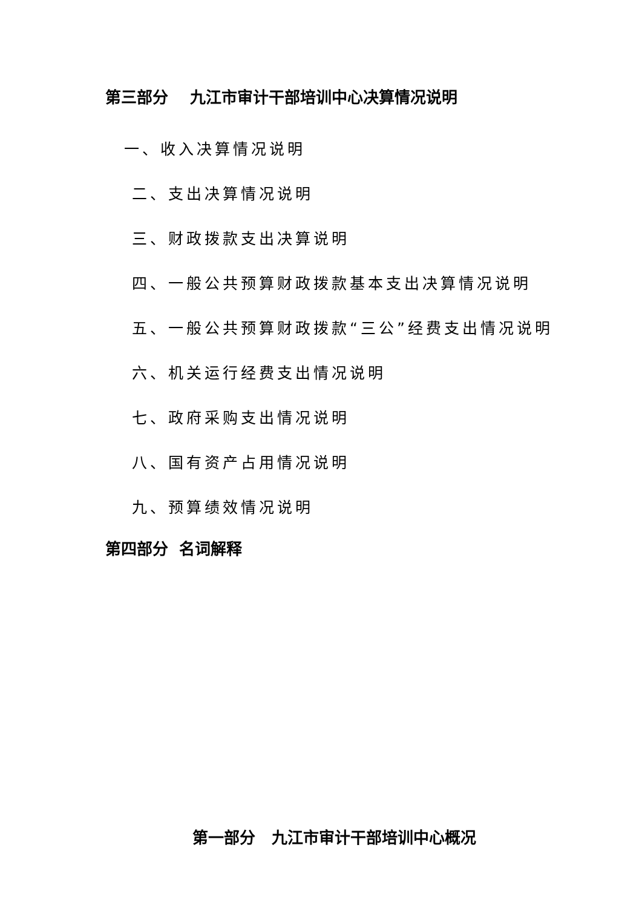第三部分 九江市审计干部培训中心决算情况说明
一、收入决算情况说明
二、支出决算情况说明
三、财政拨款支出决算说明
四、一般公共预算财政拨款基本支出决算情况说明
五、一般公共预算财政拨款“三公”经费支出情况说明
六、机关运行经费支出情况说明
七、政府采购支出情况说明
八、国有资产占用情况说明
九、预算绩效情况说明
第四部分 名词解释
第一部分 九江市审计干部培训中心概况